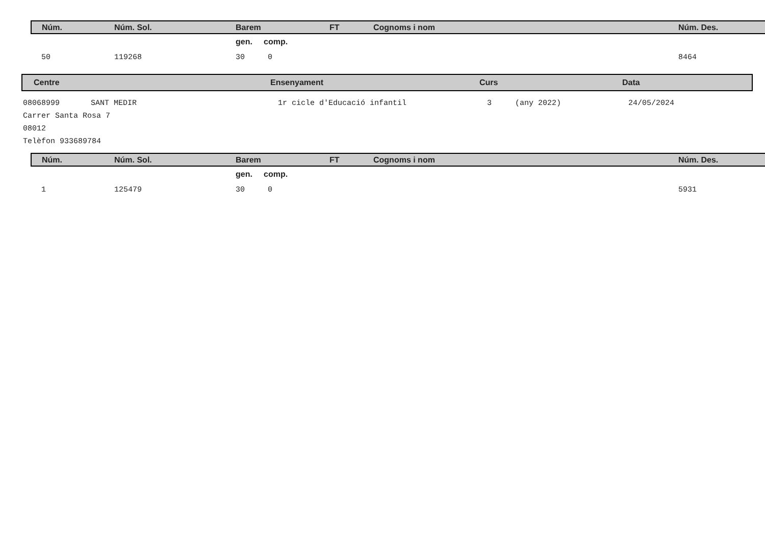| Núm. | Núm. Sol. | Barem | FT | Cognoms i nom | Núm. Des. |
| | | gen. comp. | | | |
| 50 | 119268 | 30 0 | | | 8464 |
| Centre | Ensenyament | Curs | Data |
08068999 SANT MEDIR 1r cicle d'Educació infantil 3 (any 2022) 24/05/2024
Carrer Santa Rosa 7
08012
Telèfon 933689784
| Núm. | Núm. Sol. | Barem | FT | Cognoms i nom | Núm. Des. |
| | | gen. comp. | | | |
| 1 | 125479 | 30 0 | | | 5931 |